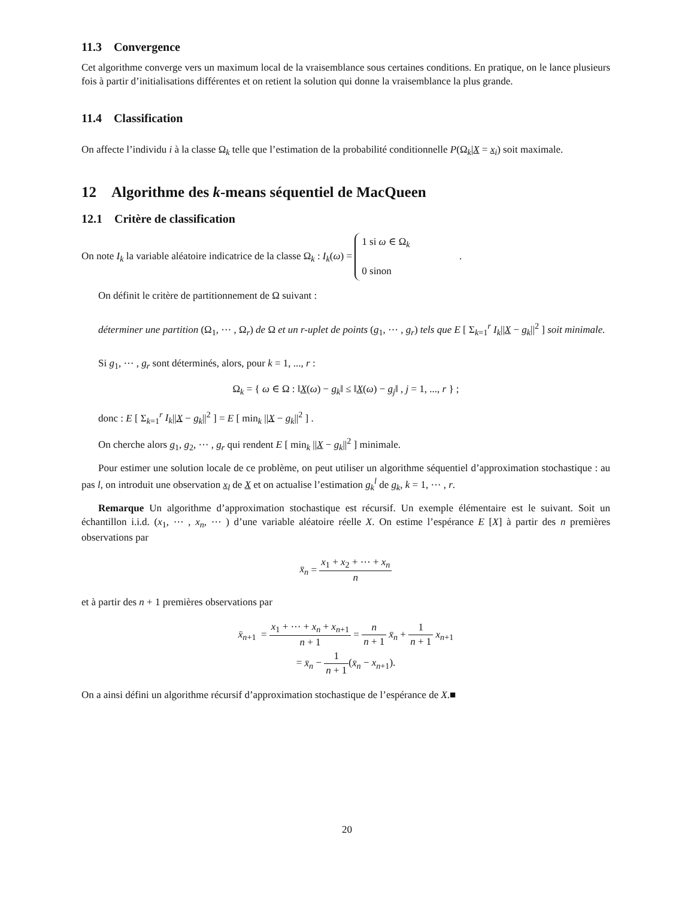11.3 Convergence
Cet algorithme converge vers un maximum local de la vraisemblance sous certaines conditions. En pratique, on le lance plusieurs fois à partir d’initialisations différentes et on retient la solution qui donne la vraisemblance la plus grande.
11.4 Classification
On affecte l’individu i à la classe Ω<sub>k</sub> telle que l’estimation de la probabilité conditionnelle P(Ω<sub>k</sub>|X = x<sub>i</sub>) soit maximale.
12 Algorithme des k-means séquentiel de MacQueen
12.1 Critère de classification
On note I<sub>k</sub> la variable aléatoire indicatrice de la classe Ω<sub>k</sub> : I<sub>k</sub>(ω) = 1 si ω ∈ Ω<sub>k</sub>
0 sinon .
On définit le critère de partitionnement de Ω suivant :
déterminer une partition (Ω<sub>1</sub>, ⋯ , Ω<sub>r</sub>) de Ω et un r-uplet de points (g<sub>1</sub>, ⋯ , g<sub>r</sub>) tels que E [ Σ<sub>k=1</sub><sup>r</sup> I<sub>k</sub>||X − g<sub>k</sub>||<sup>2</sup> ] soit minimale.
Si g<sub>1</sub>, ⋯ , g<sub>r</sub> sont déterminés, alors, pour k = 1, ..., r :
Ω<sub>k</sub> = { ω ∈ Ω : ‖X(ω) − g<sub>k</sub>‖ ≤ ‖X(ω) − g<sub>j</sub>‖ , j = 1, ..., r } ;
donc : E [ Σ<sub>k=1</sub><sup>r</sup> I<sub>k</sub>||X − g<sub>k</sub>||<sup>2</sup> ] = E [ min<sub>k</sub> ||X − g<sub>k</sub>||<sup>2</sup> ] .
On cherche alors g<sub>1</sub>, g<sub>2</sub>, ⋯ , g<sub>r</sub> qui rendent E [ min<sub>k</sub> ||X − g<sub>k</sub>||<sup>2</sup> ] minimale.
Pour estimer une solution locale de ce problème, on peut utiliser un algorithme séquentiel d’approximation stochastique : au pas l, on introduit une observation x<sub>l</sub> de X et on actualise l’estimation g<sub>k</sub><sup>l</sup> de g<sub>k</sub>, k = 1, ⋯ , r.
Remarque Un algorithme d’approximation stochastique est récursif. Un exemple élémentaire est le suivant. Soit un échantillon i.i.d. (x<sub>1</sub>, ⋯ , x<sub>n</sub>, ⋯ ) d’une variable aléatoire réelle X. On estime l’espérance E [X] à partir des n premières observations par
x̄<sub>n</sub> = x<sub>1</sub> + x<sub>2</sub> + ⋯ + x<sub>n</sub> n
et à partir des n + 1 premières observations par
x̄<sub>n+1</sub> = x<sub>1</sub> + ⋯ + x<sub>n</sub> + x<sub>n+1</sub> n + 1 = n n + 1 x̄<sub>n</sub> + 1 n + 1 x<sub>n+1</sub>
= x̄<sub>n</sub> − 1 n + 1(x̄<sub>n</sub> − x<sub>n+1</sub>).
On a ainsi défini un algorithme récursif d’approximation stochastique de l’espérance de X.■
20